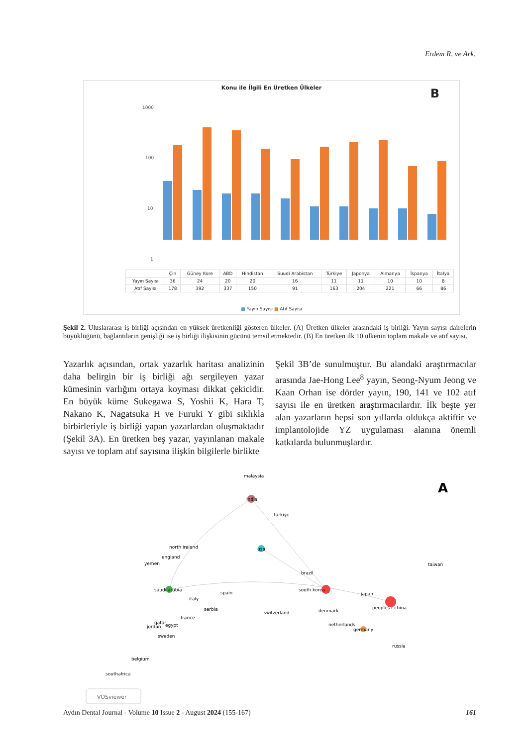Erdem R. ve Ark.
Konu ile İlgili En Üretken Ülkeler
B
1000
100
10
1
| | Çin | Güney Kore | ABD | Hindistan | Suudi Arabistan | Türkiye | Japonya | Almanya | İspanya | İtalya |
| Yayın Sayısı | 36 | 24 | 20 | 20 | 16 | 11 | 11 | 10 | 10 | 8 |
| Atıf Sayısı | 178 | 392 | 337 | 150 | 91 | 163 | 204 | 221 | 66 | 86 |
■ Yayın Sayısı ■ Atıf Sayısı
Şekil 2. Uluslararası iş birliği açısından en yüksek üretkenliği gösteren ülkeler. (A) Üretken ülkeler arasındaki iş birliği. Yayın sayısı dairelerin büyüklüğünü, bağlantıların genişliği ise iş birliği ilişkisinin gücünü temsil etmektedir. (B) En üretken ilk 10 ülkenin toplam makale ve atıf sayısı.
Yazarlık açısından, ortak yazarlık haritası analizinin daha belirgin bir iş birliği ağı sergileyen yazar kümesinin varlığını ortaya koyması dikkat çekicidir. En büyük küme Sukegawa S, Yoshii K, Hara T, Nakano K, Nagatsuka H ve Furuki Y gibi sıklıkla birbirleriyle iş birliği yapan yazarlardan oluşmaktadır (Şekil 3A). En üretken beş yazar, yayınlanan makale sayısı ve toplam atıf sayısına ilişkin bilgilerle birlikte
Şekil 3B’de sunulmuştur. Bu alandaki araştırmacılar arasında Jae-Hong Lee<sup>8</sup> yayın, Seong-Nyum Jeong ve Kaan Orhan ise dörder yayın, 190, 141 ve 102 atıf sayısı ile en üretken araştırmacılardır. İlk beşte yer alan yazarların hepsi son yıllarda oldukça aktiftir ve implantolojide YZ uygulaması alanına önemli katkılarda bulunmuşlardır.
malaysia
india
turkiye
usa
north ireland
england
yemen
brazil
taiwan
saudi arabia
south korea
japan
spain
italy
peoples r china
serbia
switzerland
denmark
france
qatar
egypt
jordan
netherlands
germany
sweden
russia
belgium
southafrica
A
VOSviewer
Aydın Dental Journal - Volume 10 Issue 2 - August 2024 (155-167) 161